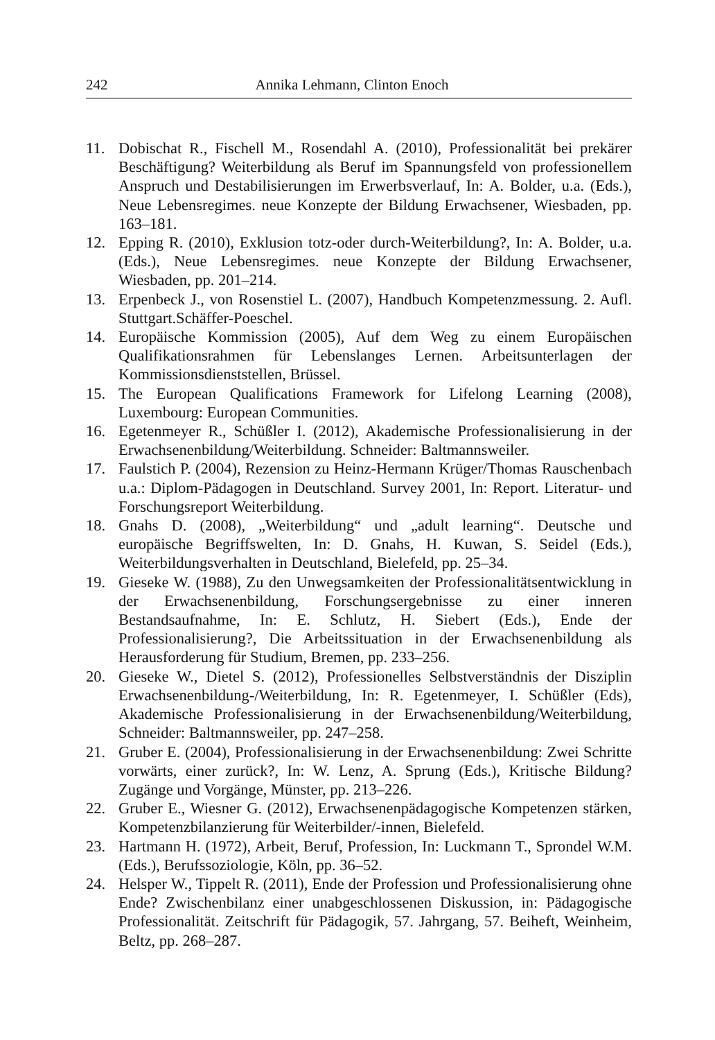242 Annika Lehmann, Clinton Enoch
11. Dobischat R., Fischell M., Rosendahl A. (2010), Professionalität bei prekärer Beschäftigung? Weiterbildung als Beruf im Spannungsfeld von professionellem Anspruch und Destabilisierungen im Erwerbsverlauf, In: A. Bolder, u.a. (Eds.), Neue Lebensregimes. neue Konzepte der Bildung Erwachsener, Wiesbaden, pp. 163–181.
12. Epping R. (2010), Exklusion totz-oder durch-Weiterbildung?, In: A. Bolder, u.a. (Eds.), Neue Lebensregimes. neue Konzepte der Bildung Erwachsener, Wiesbaden, pp. 201–214.
13. Erpenbeck J., von Rosenstiel L. (2007), Handbuch Kompetenzmessung. 2. Aufl. Stuttgart.Schäffer-Poeschel.
14. Europäische Kommission (2005), Auf dem Weg zu einem Europäischen Qualifikationsrahmen für Lebenslanges Lernen. Arbeitsunterlagen der Kommissionsdienststellen, Brüssel.
15. The European Qualifications Framework for Lifelong Learning (2008), Luxembourg: European Communities.
16. Egetenmeyer R., Schüßler I. (2012), Akademische Professionalisierung in der Erwachsenenbildung/Weiterbildung. Schneider: Baltmannsweiler.
17. Faulstich P. (2004), Rezension zu Heinz-Hermann Krüger/Thomas Rauschenbach u.a.: Diplom-Pädagogen in Deutschland. Survey 2001, In: Report. Literatur- und Forschungsreport Weiterbildung.
18. Gnahs D. (2008), „Weiterbildung“ und „adult learning“. Deutsche und europäische Begriffswelten, In: D. Gnahs, H. Kuwan, S. Seidel (Eds.), Weiterbildungsverhalten in Deutschland, Bielefeld, pp. 25–34.
19. Gieseke W. (1988), Zu den Unwegsamkeiten der Professionalitätsentwicklung in der Erwachsenenbildung, Forschungsergebnisse zu einer inneren Bestandsaufnahme, In: E. Schlutz, H. Siebert (Eds.), Ende der Professionalisierung?, Die Arbeitssituation in der Erwachsenenbildung als Herausforderung für Studium, Bremen, pp. 233–256.
20. Gieseke W., Dietel S. (2012), Professionelles Selbstverständnis der Disziplin Erwachsenenbildung-/Weiterbildung, In: R. Egetenmeyer, I. Schüßler (Eds), Akademische Professionalisierung in der Erwachsenenbildung/Weiterbildung, Schneider: Baltmannsweiler, pp. 247–258.
21. Gruber E. (2004), Professionalisierung in der Erwachsenenbildung: Zwei Schritte vorwärts, einer zurück?, In: W. Lenz, A. Sprung (Eds.), Kritische Bildung? Zugänge und Vorgänge, Münster, pp. 213–226.
22. Gruber E., Wiesner G. (2012), Erwachsenenpädagogische Kompetenzen stärken, Kompetenzbilanzierung für Weiterbilder/-innen, Bielefeld.
23. Hartmann H. (1972), Arbeit, Beruf, Profession, In: Luckmann T., Sprondel W.M. (Eds.), Berufssoziologie, Köln, pp. 36–52.
24. Helsper W., Tippelt R. (2011), Ende der Profession und Professionalisierung ohne Ende? Zwischenbilanz einer unabgeschlossenen Diskussion, in: Pädagogische Professionalität. Zeitschrift für Pädagogik, 57. Jahrgang, 57. Beiheft, Weinheim, Beltz, pp. 268–287.